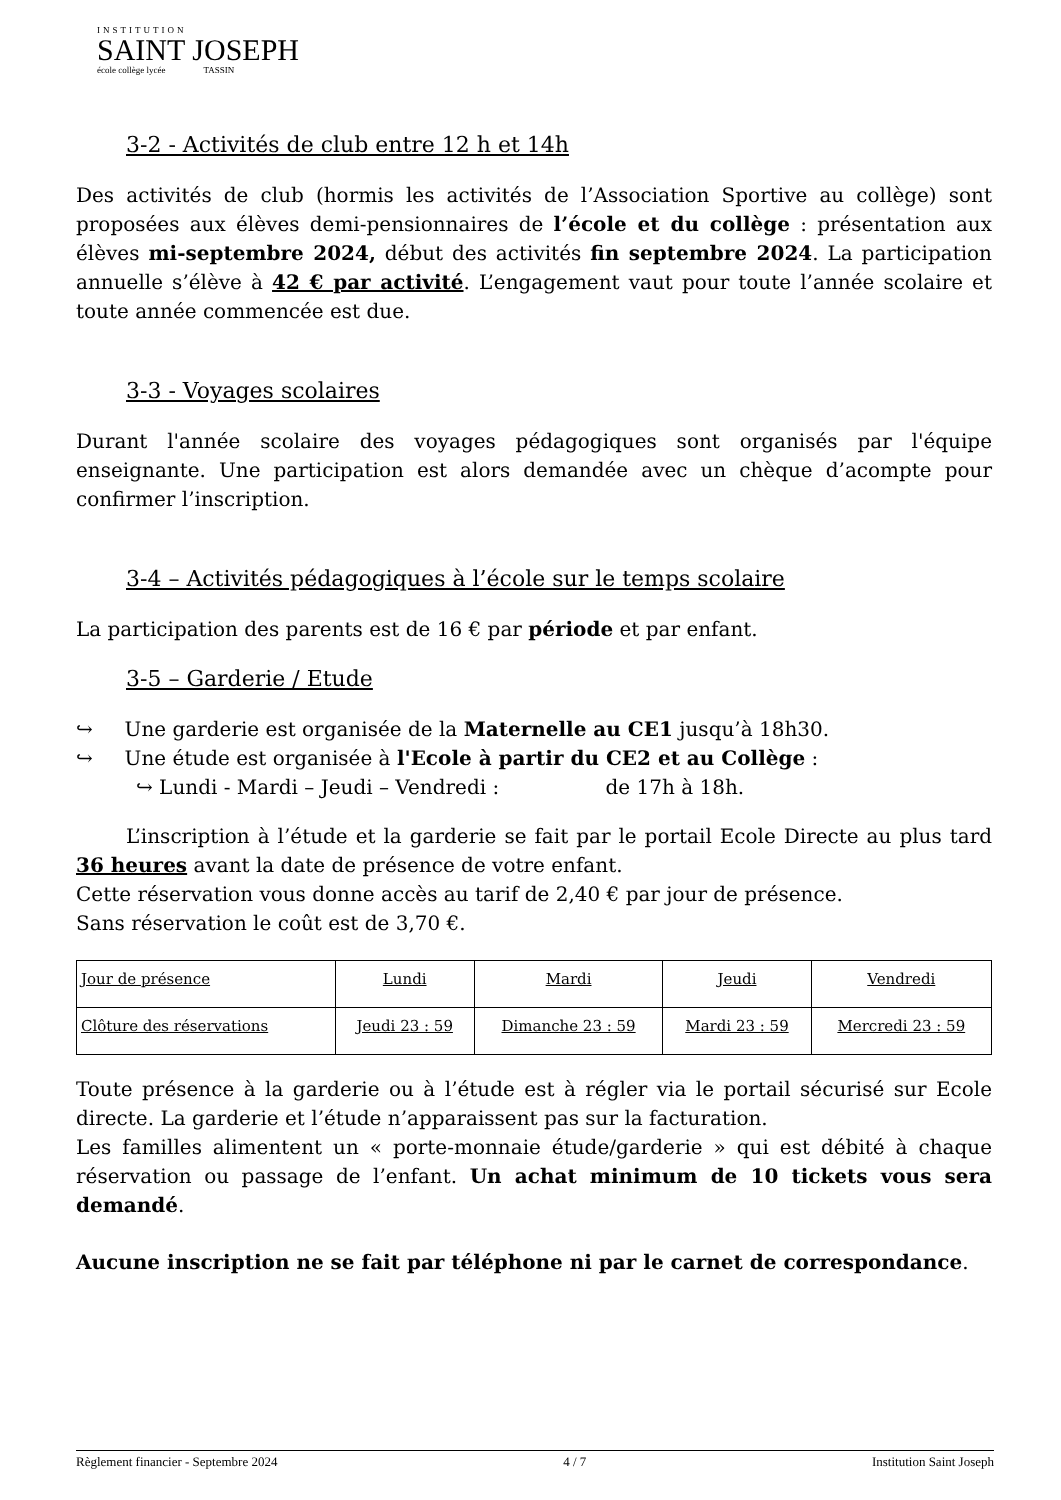INSTITUTION
SAINT JOSEPH
école collège lycée TASSIN
3-2 - Activités de club entre 12 h et 14h
Des activités de club (hormis les activités de l’Association Sportive au collège) sont proposées aux élèves demi-pensionnaires de l’école et du collège : présentation aux élèves mi-septembre 2024, début des activités fin septembre 2024. La participation annuelle s’élève à 42 € par activité. L’engagement vaut pour toute l’année scolaire et toute année commencée est due.
3-3 - Voyages scolaires
Durant l'année scolaire des voyages pédagogiques sont organisés par l'équipe enseignante. Une participation est alors demandée avec un chèque d’acompte pour confirmer l’inscription.
3-4 – Activités pédagogiques à l’école sur le temps scolaire
La participation des parents est de 16 € par période et par enfant.
3-5 – Garderie / Etude
↪ Une garderie est organisée de la Maternelle au CE1 jusqu’à 18h30.
↪ Une étude est organisée à l'Ecole à partir du CE2 et au Collège :
↪ Lundi - Mardi – Jeudi – Vendredi : de 17h à 18h.
L’inscription à l’étude et la garderie se fait par le portail Ecole Directe au plus tard 36 heures avant la date de présence de votre enfant.
Cette réservation vous donne accès au tarif de 2,40 € par jour de présence.
Sans réservation le coût est de 3,70 €.
| Jour de présence | Lundi | Mardi | Jeudi | Vendredi |
| Clôture des réservations | Jeudi 23 : 59 | Dimanche 23 : 59 | Mardi 23 : 59 | Mercredi 23 : 59 |
Toute présence à la garderie ou à l’étude est à régler via le portail sécurisé sur Ecole directe. La garderie et l’étude n’apparaissent pas sur la facturation.
Les familles alimentent un « porte-monnaie étude/garderie » qui est débité à chaque réservation ou passage de l’enfant. Un achat minimum de 10 tickets vous sera demandé.
Aucune inscription ne se fait par téléphone ni par le carnet de correspondance.
Règlement financier - Septembre 2024 4 / 7 Institution Saint Joseph